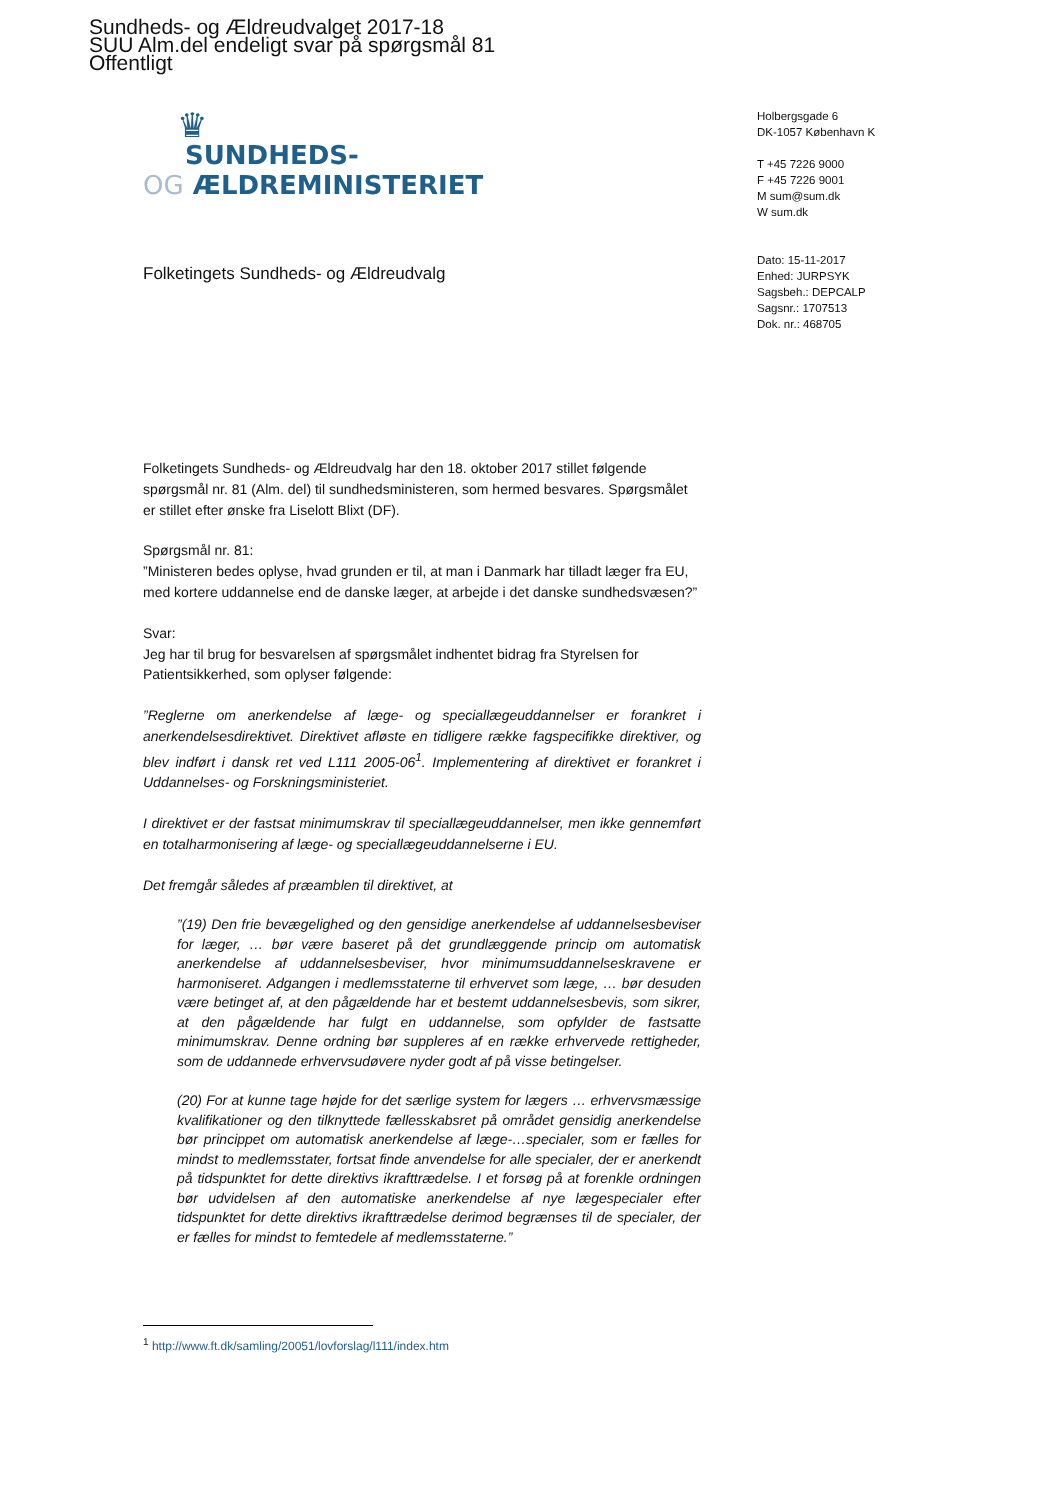Sundheds- og Ældreudvalget 2017-18
SUU Alm.del endeligt svar på spørgsmål 81
Offentligt
♛
SUNDHEDS-
OG ÆLDREMINISTERIET
Holbergsgade 6
DK-1057 København K
T +45 7226 9000
F +45 7226 9001
M sum@sum.dk
W sum.dk
Dato: 15-11-2017
Enhed: JURPSYK
Sagsbeh.: DEPCALP
Sagsnr.: 1707513
Dok. nr.: 468705
Folketingets Sundheds- og Ældreudvalg
Folketingets Sundheds- og Ældreudvalg har den 18. oktober 2017 stillet følgende spørgsmål nr. 81 (Alm. del) til sundhedsministeren, som hermed besvares. Spørgsmålet er stillet efter ønske fra Liselott Blixt (DF).
Spørgsmål nr. 81:
”Ministeren bedes oplyse, hvad grunden er til, at man i Danmark har tilladt læger fra EU, med kortere uddannelse end de danske læger, at arbejde i det danske sundhedsvæsen?”
Svar:
Jeg har til brug for besvarelsen af spørgsmålet indhentet bidrag fra Styrelsen for Patientsikkerhed, som oplyser følgende:
”Reglerne om anerkendelse af læge- og speciallægeuddannelser er forankret i anerkendelsesdirektivet. Direktivet afløste en tidligere række fagspecifikke direktiver, og blev indført i dansk ret ved L111 2005-06<sup>1</sup>. Implementering af direktivet er forankret i Uddannelses- og Forskningsministeriet.
I direktivet er der fastsat minimumskrav til speciallægeuddannelser, men ikke gennemført en totalharmonisering af læge- og speciallægeuddannelserne i EU.
Det fremgår således af præamblen til direktivet, at
”(19) Den frie bevægelighed og den gensidige anerkendelse af uddannelsesbeviser for læger, … bør være baseret på det grundlæggende princip om automatisk anerkendelse af uddannelsesbeviser, hvor minimumsuddannelseskravene er harmoniseret. Adgangen i medlemsstaterne til erhvervet som læge, … bør desuden være betinget af, at den pågældende har et bestemt uddannelsesbevis, som sikrer, at den pågældende har fulgt en uddannelse, som opfylder de fastsatte minimumskrav. Denne ordning bør suppleres af en række erhvervede rettigheder, som de uddannede erhvervsudøvere nyder godt af på visse betingelser.
(20) For at kunne tage højde for det særlige system for lægers … erhvervsmæssige kvalifikationer og den tilknyttede fællesskabsret på området gensidig anerkendelse bør princippet om automatisk anerkendelse af læge-…specialer, som er fælles for mindst to medlemsstater, fortsat finde anvendelse for alle specialer, der er anerkendt på tidspunktet for dette direktivs ikrafttrædelse. I et forsøg på at forenkle ordningen bør udvidelsen af den automatiske anerkendelse af nye lægespecialer efter tidspunktet for dette direktivs ikrafttrædelse derimod begrænses til de specialer, der er fælles for mindst to femtedele af medlemsstaterne.”
<sup>1</sup> http://www.ft.dk/samling/20051/lovforslag/l111/index.htm